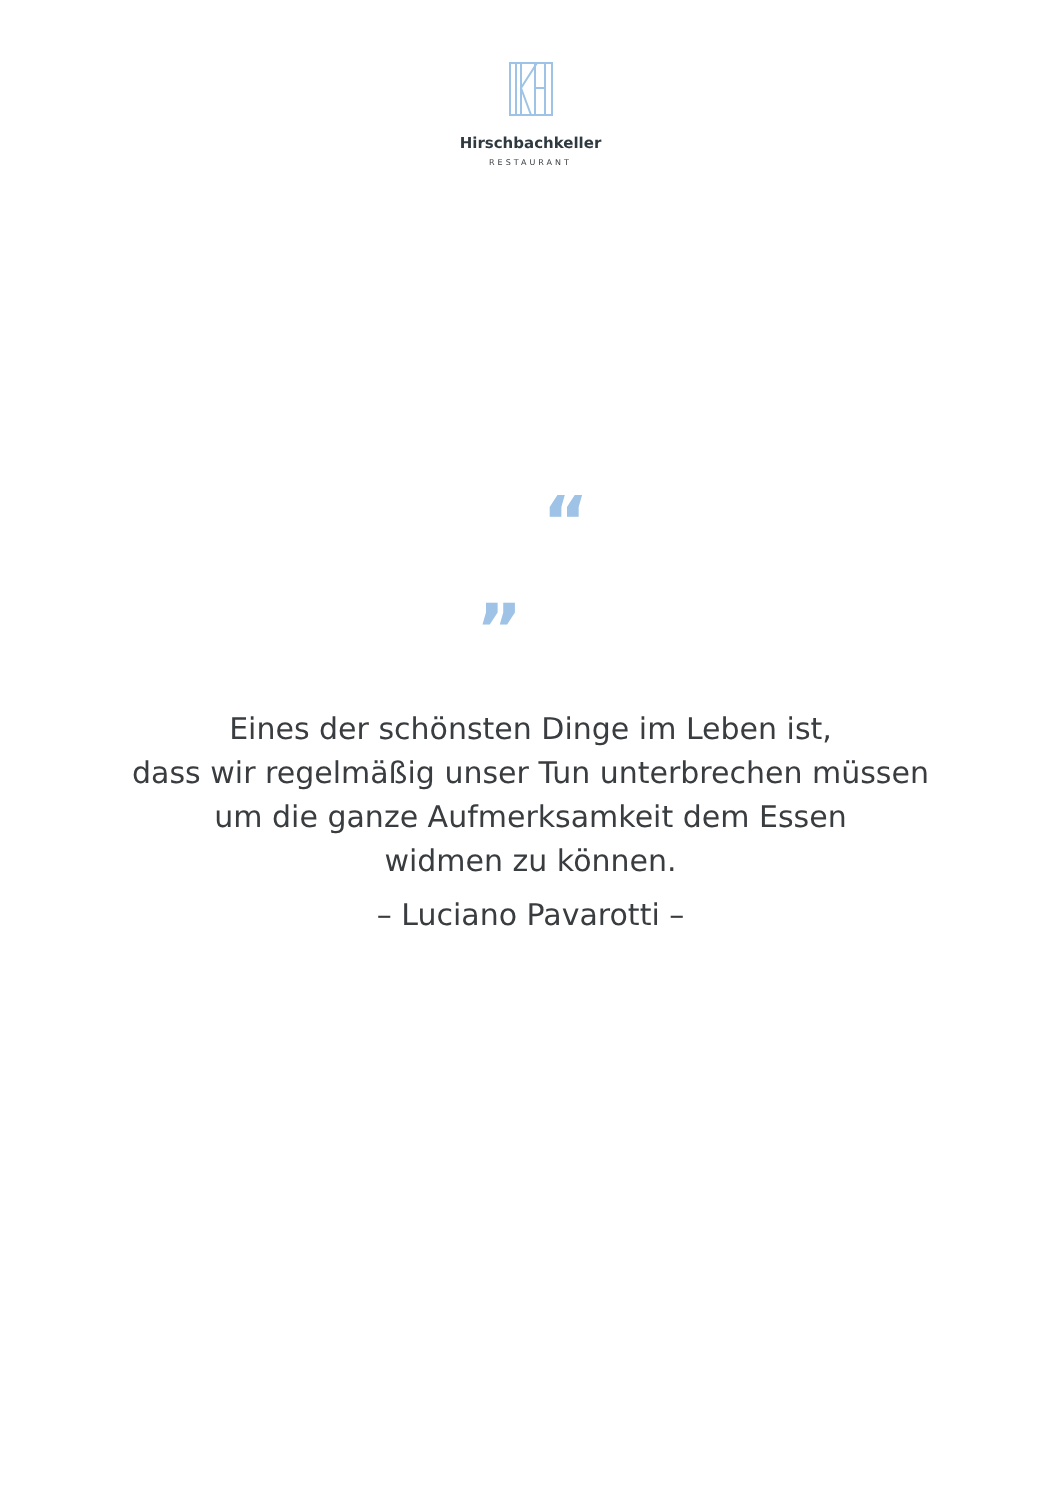Hirschbachkeller
RESTAURANT
“
„
Eines der schönsten Dinge im Leben ist,
dass wir regelmäßig unser Tun unterbrechen müssen
um die ganze Aufmerksamkeit dem Essen
widmen zu können.
– Luciano Pavarotti –